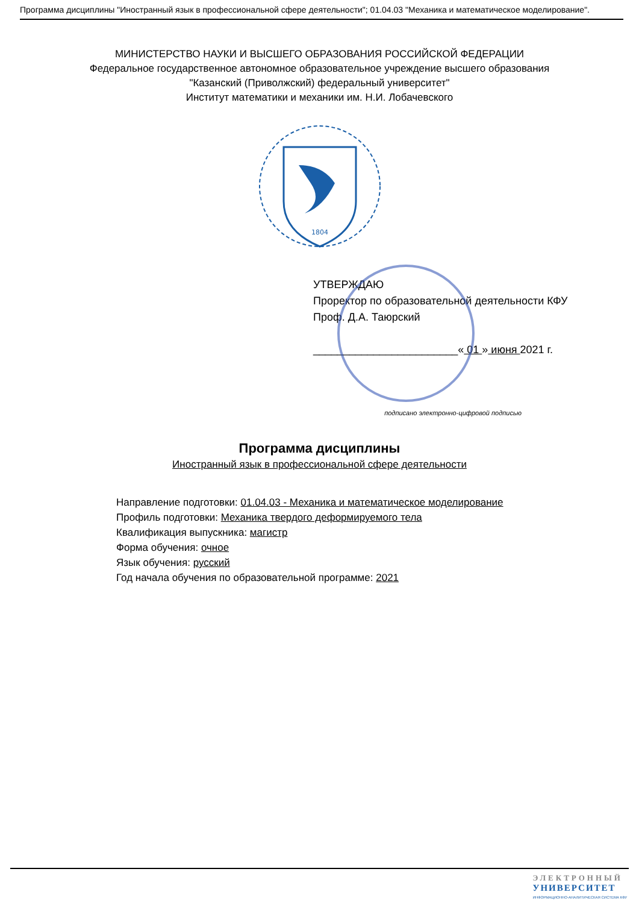Программа дисциплины "Иностранный язык в профессиональной сфере деятельности"; 01.04.03 "Механика и математическое моделирование".
МИНИСТЕРСТВО НАУКИ И ВЫСШЕГО ОБРАЗОВАНИЯ РОССИЙСКОЙ ФЕДЕРАЦИИ
Федеральное государственное автономное образовательное учреждение высшего образования
"Казанский (Приволжский) федеральный университет"
Институт математики и механики им. Н.И. Лобачевского
1804
УТВЕРЖДАЮ
Проректор по образовательной деятельности КФУ
Проф. Д.А. Таюрский
________________________« 01 » июня 2021 г.
подписано электронно-цифровой подписью
Программа дисциплины
Иностранный язык в профессиональной сфере деятельности
Направление подготовки: 01.04.03 - Механика и математическое моделирование
Профиль подготовки: Механика твердого деформируемого тела
Квалификация выпускника: магистр
Форма обучения: очное
Язык обучения: русский
Год начала обучения по образовательной программе: 2021
ЭЛЕКТРОННЫЙ
УНИВЕРСИТЕТ
ИНФОРМАЦИОННО-АНАЛИТИЧЕСКАЯ СИСТЕМА КФУ